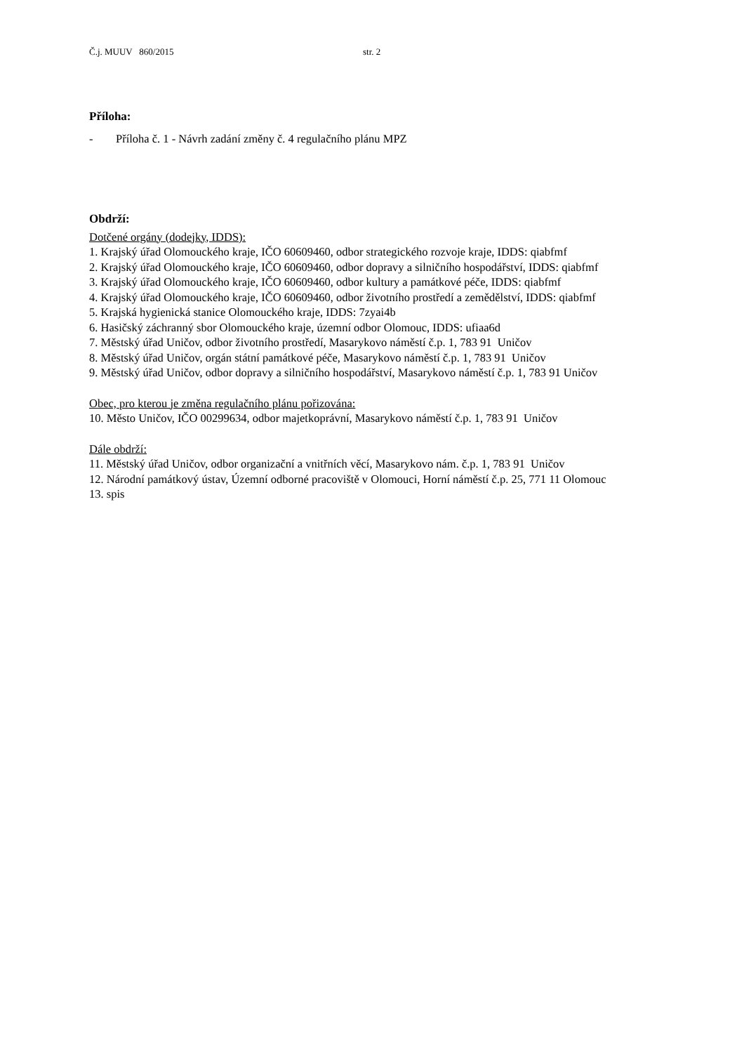Č.j. MUUV 860/2015 str. 2
Příloha:
- Příloha č. 1 - Návrh zadání změny č. 4 regulačního plánu MPZ
Obdrží:
Dotčené orgány (dodejky, IDDS):
1. Krajský úřad Olomouckého kraje, IČO 60609460, odbor strategického rozvoje kraje, IDDS: qiabfmf
2. Krajský úřad Olomouckého kraje, IČO 60609460, odbor dopravy a silničního hospodářství, IDDS: qiabfmf
3. Krajský úřad Olomouckého kraje, IČO 60609460, odbor kultury a památkové péče, IDDS: qiabfmf
4. Krajský úřad Olomouckého kraje, IČO 60609460, odbor životního prostředí a zemědělství, IDDS: qiabfmf
5. Krajská hygienická stanice Olomouckého kraje, IDDS: 7zyai4b
6. Hasičský záchranný sbor Olomouckého kraje, územní odbor Olomouc, IDDS: ufiaa6d
7. Městský úřad Uničov, odbor životního prostředí, Masarykovo náměstí č.p. 1, 783 91 Uničov
8. Městský úřad Uničov, orgán státní památkové péče, Masarykovo náměstí č.p. 1, 783 91 Uničov
9. Městský úřad Uničov, odbor dopravy a silničního hospodářství, Masarykovo náměstí č.p. 1, 783 91 Uničov
Obec, pro kterou je změna regulačního plánu pořizována:
10. Město Uničov, IČO 00299634, odbor majetkoprávní, Masarykovo náměstí č.p. 1, 783 91 Uničov
Dále obdrží:
11. Městský úřad Uničov, odbor organizační a vnitřních věcí, Masarykovo nám. č.p. 1, 783 91 Uničov
12. Národní památkový ústav, Územní odborné pracoviště v Olomouci, Horní náměstí č.p. 25, 771 11 Olomouc
13. spis